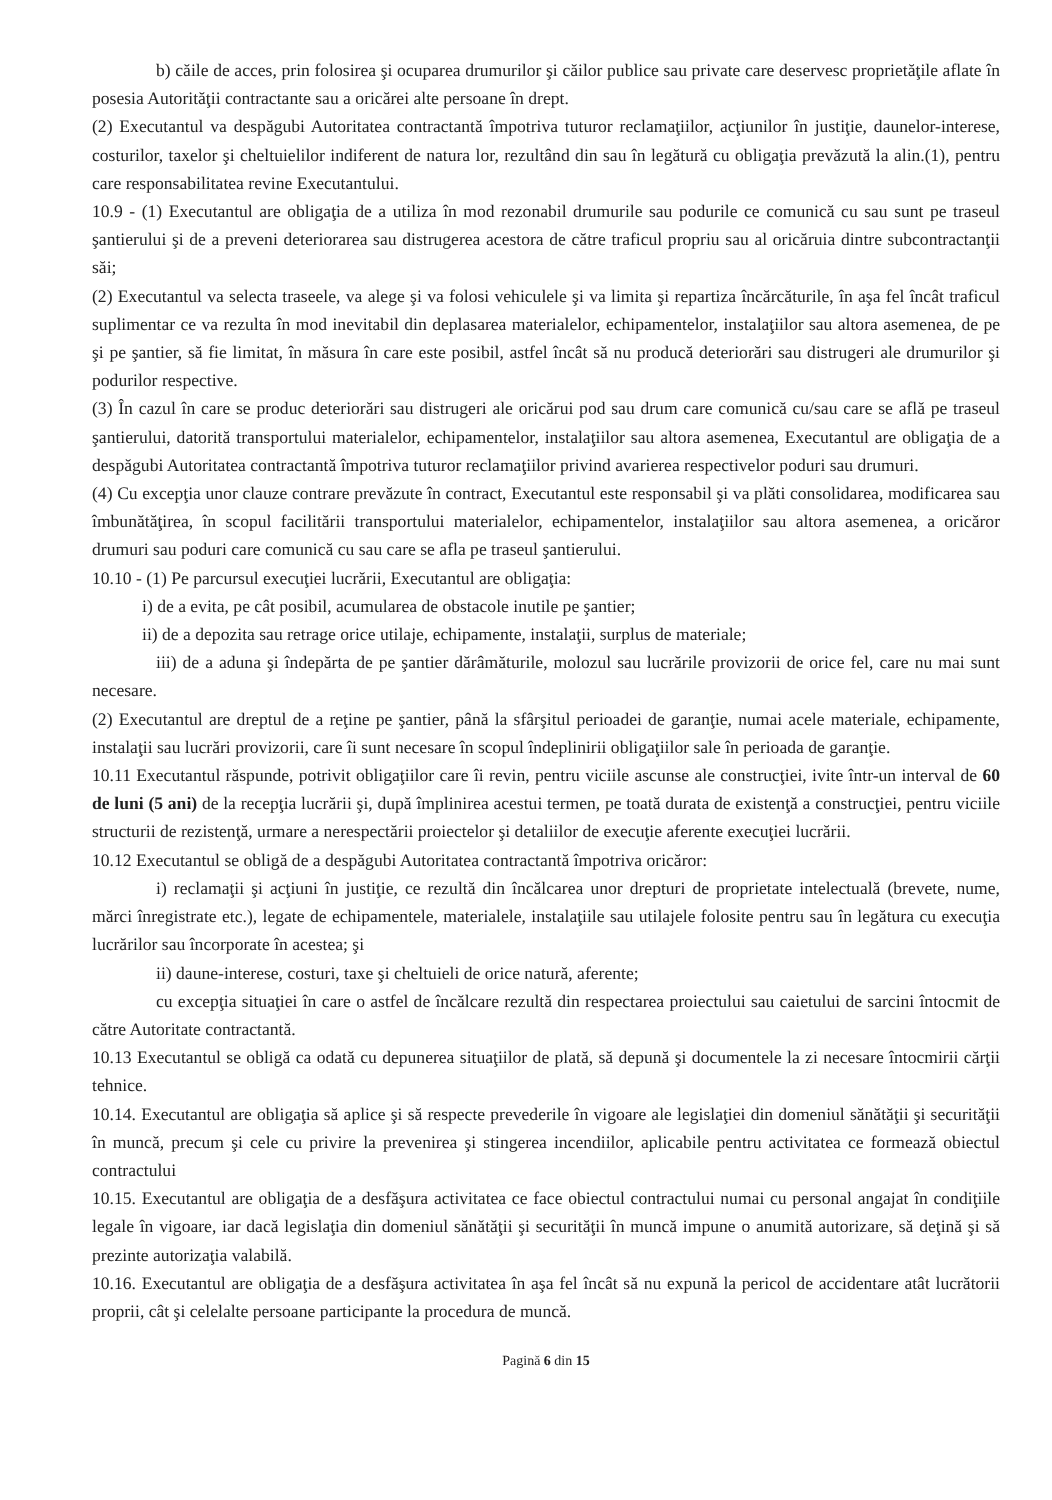b) căile de acces, prin folosirea şi ocuparea drumurilor şi căilor publice sau private care deservesc proprietăţile aflate în posesia Autorităţii contractante sau a oricărei alte persoane în drept.
(2) Executantul va despăgubi Autoritatea contractantă împotriva tuturor reclamaţiilor, acţiunilor în justiţie, daunelor-interese, costurilor, taxelor şi cheltuielilor indiferent de natura lor, rezultând din sau în legătură cu obligaţia prevăzută la alin.(1), pentru care responsabilitatea revine Executantului.
10.9 - (1) Executantul are obligaţia de a utiliza în mod rezonabil drumurile sau podurile ce comunică cu sau sunt pe traseul şantierului şi de a preveni deteriorarea sau distrugerea acestora de către traficul propriu sau al oricăruia dintre subcontractanţii săi;
(2) Executantul va selecta traseele, va alege şi va folosi vehiculele şi va limita şi repartiza încărcăturile, în aşa fel încât traficul suplimentar ce va rezulta în mod inevitabil din deplasarea materialelor, echipamentelor, instalaţiilor sau altora asemenea, de pe şi pe şantier, să fie limitat, în măsura în care este posibil, astfel încât să nu producă deteriorări sau distrugeri ale drumurilor şi podurilor respective.
(3) În cazul în care se produc deteriorări sau distrugeri ale oricărui pod sau drum care comunică cu/sau care se află pe traseul şantierului, datorită transportului materialelor, echipamentelor, instalaţiilor sau altora asemenea, Executantul are obligaţia de a despăgubi Autoritatea contractantă împotriva tuturor reclamaţiilor privind avarierea respectivelor poduri sau drumuri.
(4) Cu excepţia unor clauze contrare prevăzute în contract, Executantul este responsabil şi va plăti consolidarea, modificarea sau îmbunătăţirea, în scopul facilitării transportului materialelor, echipamentelor, instalaţiilor sau altora asemenea, a oricăror drumuri sau poduri care comunică cu sau care se afla pe traseul şantierului.
10.10 - (1) Pe parcursul execuţiei lucrării, Executantul are obligaţia:
i) de a evita, pe cât posibil, acumularea de obstacole inutile pe şantier;
ii) de a depozita sau retrage orice utilaje, echipamente, instalaţii, surplus de materiale;
iii) de a aduna şi îndepărta de pe şantier dărâmăturile, molozul sau lucrările provizorii de orice fel, care nu mai sunt necesare.
(2) Executantul are dreptul de a reţine pe şantier, până la sfârşitul perioadei de garanţie, numai acele materiale, echipamente, instalaţii sau lucrări provizorii, care îi sunt necesare în scopul îndeplinirii obligaţiilor sale în perioada de garanţie.
10.11 Executantul răspunde, potrivit obligaţiilor care îi revin, pentru viciile ascunse ale construcţiei, ivite într-un interval de 60 de luni (5 ani) de la recepţia lucrării şi, după împlinirea acestui termen, pe toată durata de existenţă a construcţiei, pentru viciile structurii de rezistenţă, urmare a nerespectării proiectelor şi detaliilor de execuţie aferente execuţiei lucrării.
10.12 Executantul se obligă de a despăgubi Autoritatea contractantă împotriva oricăror:
i) reclamaţii şi acţiuni în justiţie, ce rezultă din încălcarea unor drepturi de proprietate intelectuală (brevete, nume, mărci înregistrate etc.), legate de echipamentele, materialele, instalaţiile sau utilajele folosite pentru sau în legătura cu execuţia lucrărilor sau încorporate în acestea; şi
ii) daune-interese, costuri, taxe şi cheltuieli de orice natură, aferente;
cu excepţia situaţiei în care o astfel de încălcare rezultă din respectarea proiectului sau caietului de sarcini întocmit de către Autoritate contractantă.
10.13 Executantul se obligă ca odată cu depunerea situaţiilor de plată, să depună şi documentele la zi necesare întocmirii cărţii tehnice.
10.14. Executantul are obligaţia să aplice şi să respecte prevederile în vigoare ale legislaţiei din domeniul sănătăţii şi securităţii în muncă, precum şi cele cu privire la prevenirea şi stingerea incendiilor, aplicabile pentru activitatea ce formează obiectul contractului
10.15. Executantul are obligaţia de a desfăşura activitatea ce face obiectul contractului numai cu personal angajat în condiţiile legale în vigoare, iar dacă legislaţia din domeniul sănătăţii şi securităţii în muncă impune o anumită autorizare, să deţină şi să prezinte autorizaţia valabilă.
10.16. Executantul are obligaţia de a desfăşura activitatea în aşa fel încât să nu expună la pericol de accidentare atât lucrătorii proprii, cât şi celelalte persoane participante la procedura de muncă.
Pagină 6 din 15